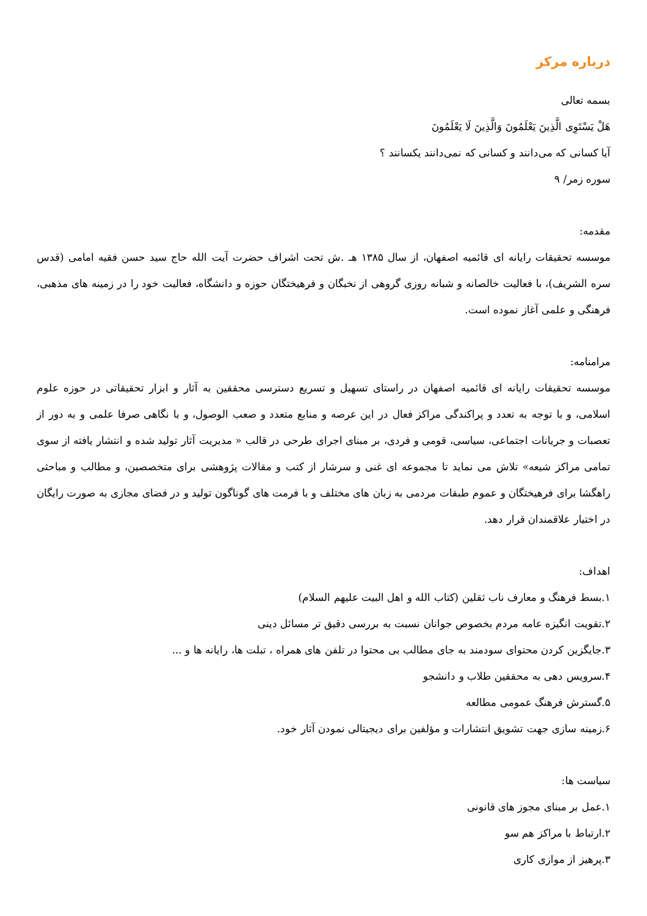درباره مرکز
بسمه تعالی
هَلْ يَسْتَوِی الَّذِينَ يَعْلَمُونَ وَالَّذِينَ لَا يَعْلَمُونَ
آیا کسانی که می‌دانند و کسانی که نمی‌دانند یکسانند ؟
سوره زمر/ ۹
مقدمه:
موسسه تحقیقات رایانه ای قائمیه اصفهان، از سال ۱۳۸۵ هـ .ش تحت اشراف حضرت آیت الله حاج سید حسن فقیه امامی (قدس سره الشریف)، با فعالیت خالصانه و شبانه روزی گروهی از نخبگان و فرهیختگان حوزه و دانشگاه، فعالیت خود را در زمینه های مذهبی، فرهنگی و علمی آغاز نموده است.
مرامنامه:
موسسه تحقیقات رایانه ای قائمیه اصفهان در راستای تسهیل و تسریع دسترسی محققین به آثار و ابزار تحقیقاتی در حوزه علوم اسلامی، و با توجه به تعدد و پراکندگی مراکز فعال در این عرصه و منابع متعدد و صعب الوصول، و با نگاهی صرفا علمی و به دور از تعصبات و جریانات اجتماعی، سیاسی، قومی و فردی، بر مبنای اجرای طرحی در قالب « مدیریت آثار تولید شده و انتشار یافته از سوی تمامی مراکز شیعه» تلاش می نماید تا مجموعه ای غنی و سرشار از کتب و مقالات پژوهشی برای متخصصین، و مطالب و مباحثی راهگشا برای فرهیختگان و عموم طبقات مردمی به زبان های مختلف و با فرمت های گوناگون تولید و در فضای مجازی به صورت رایگان در اختیار علاقمندان قرار دهد.
اهداف:
۱.بسط فرهنگ و معارف ناب ثقلین (کتاب الله و اهل البیت علیهم السلام)
۲.تقویت انگیزه عامه مردم بخصوص جوانان نسبت به بررسی دقیق تر مسائل دینی
۳.جایگزین کردن محتوای سودمند به جای مطالب بی محتوا در تلفن های همراه ، تبلت ها، رایانه ها و ...
۴.سرویس دهی به محققین طلاب و دانشجو
۵.گسترش فرهنگ عمومی مطالعه
۶.زمینه سازی جهت تشویق انتشارات و مؤلفین برای دیجیتالی نمودن آثار خود.
سیاست ها:
۱.عمل بر مبنای مجوز های قانونی
۲.ارتباط با مراکز هم سو
۳.پرهیز از موازی کاری